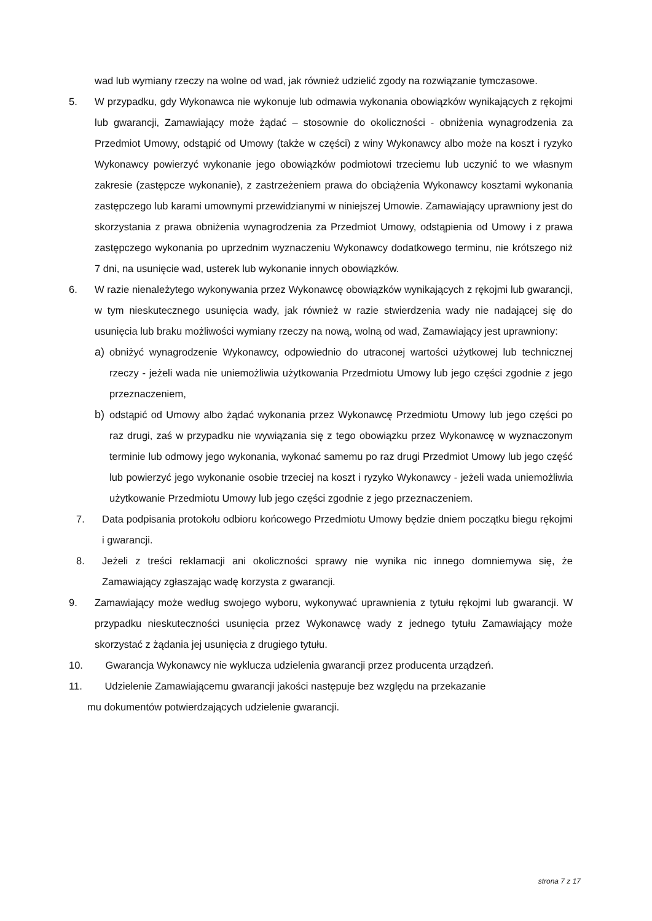wad lub wymiany rzeczy na wolne od wad, jak również udzielić zgody na rozwiązanie tymczasowe.
5. W przypadku, gdy Wykonawca nie wykonuje lub odmawia wykonania obowiązków wynikających z rękojmi lub gwarancji, Zamawiający może żądać – stosownie do okoliczności - obniżenia wynagrodzenia za Przedmiot Umowy, odstąpić od Umowy (także w części) z winy Wykonawcy albo może na koszt i ryzyko Wykonawcy powierzyć wykonanie jego obowiązków podmiotowi trzeciemu lub uczynić to we własnym zakresie (zastępcze wykonanie), z zastrzeżeniem prawa do obciążenia Wykonawcy kosztami wykonania zastępczego lub karami umownymi przewidzianymi w niniejszej Umowie. Zamawiający uprawniony jest do skorzystania z prawa obniżenia wynagrodzenia za Przedmiot Umowy, odstąpienia od Umowy i z prawa zastępczego wykonania po uprzednim wyznaczeniu Wykonawcy dodatkowego terminu, nie krótszego niż 7 dni, na usunięcie wad, usterek lub wykonanie innych obowiązków.
6. W razie nienależytego wykonywania przez Wykonawcę obowiązków wynikających z rękojmi lub gwarancji, w tym nieskutecznego usunięcia wady, jak również w razie stwierdzenia wady nie nadającej się do usunięcia lub braku możliwości wymiany rzeczy na nową, wolną od wad, Zamawiający jest uprawniony:
a) obniżyć wynagrodzenie Wykonawcy, odpowiednio do utraconej wartości użytkowej lub technicznej rzeczy - jeżeli wada nie uniemożliwia użytkowania Przedmiotu Umowy lub jego części zgodnie z jego przeznaczeniem,
b) odstąpić od Umowy albo żądać wykonania przez Wykonawcę Przedmiotu Umowy lub jego części po raz drugi, zaś w przypadku nie wywiązania się z tego obowiązku przez Wykonawcę w wyznaczonym terminie lub odmowy jego wykonania, wykonać samemu po raz drugi Przedmiot Umowy lub jego część lub powierzyć jego wykonanie osobie trzeciej na koszt i ryzyko Wykonawcy - jeżeli wada uniemożliwia użytkowanie Przedmiotu Umowy lub jego części zgodnie z jego przeznaczeniem.
7. Data podpisania protokołu odbioru końcowego Przedmiotu Umowy będzie dniem początku biegu rękojmi i gwarancji.
8. Jeżeli z treści reklamacji ani okoliczności sprawy nie wynika nic innego domniemywa się, że Zamawiający zgłaszając wadę korzysta z gwarancji.
9. Zamawiający może według swojego wyboru, wykonywać uprawnienia z tytułu rękojmi lub gwarancji. W przypadku nieskuteczności usunięcia przez Wykonawcę wady z jednego tytułu Zamawiający może skorzystać z żądania jej usunięcia z drugiego tytułu.
10. Gwarancja Wykonawcy nie wyklucza udzielenia gwarancji przez producenta urządzeń.
11. Udzielenie Zamawiającemu gwarancji jakości następuje bez względu na przekazanie
mu dokumentów potwierdzających udzielenie gwarancji.
strona 7 z 17